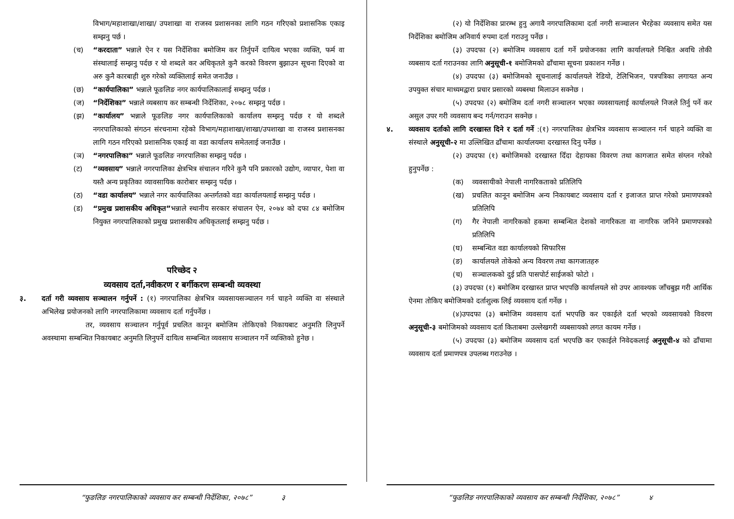विभाग/महाशाखा/शाखा/ उपशाखा वा राजस्व प्रशासनका लागि गठन गरिएको प्रशासनिक एकाइ सम्झनु पर्छ ।
(च) “करदाता” भन्नाले ऐन र यस निर्देशिका बमोजिम कर तिर्नुपर्ने दायित्व भएका व्यक्ति, फर्म वा संस्थालाई सम्झनु पर्दछ र यो शब्दले कर अधिकृतले कुनै करको विवरण बुझाउन सूचना दिएको वा अरु कुनै कारबाही शुरु गरेको व्यक्तिलाई समेत जनाउँछ ।
(छ) “कार्यपालिका” भन्नाले फूङलिङ नगर कार्यपालिकालाई सम्झनु पर्दछ ।
(ज) “निर्देशिका” भन्नाले व्यबसाय कर सम्बन्धी निर्देशिका, २०७८ सम्झनु पर्दछ ।
(झ) “कार्यालय” भन्नाले फूङलिङ नगर कार्यपालिकाको कार्यालय सम्झनु पर्दछ र यो शब्दले नगरपालिकाको संगठन संरचनामा रहेको विभाग/महाशाखा/शाखा/उपशाखा वा राजस्व प्रशासनका लागि गठन गरिएको प्रशासनिक एकाई वा वडा कार्यालय समेतलाई जनाउँछ ।
(ञ) “नगरपालिका” भन्नाले फूङलिङ नगरपालिका सम्झनु पर्दछ ।
(ट) “व्यवसाय” भन्नाले नगरपालिका क्षेत्रभित्र संचालन गरिने कुनै पनि प्रकारको उद्योग, व्यापार, पेशा वा यस्तै अन्य प्रकृतिका व्यावसायिक कारोबार सम्झनु पर्दछ ।
(ठ) “वडा कार्यालय” भन्नाले नगर कार्यपालिका अन्तर्गतको वडा कार्यालयलाई सम्झनु पर्दछ ।
(ड) “प्रमुख प्रशासकीय अधिकृत”भन्नाले स्थानीय सरकार संचालन ऐन, २०७४ को दफा ८४ बमोजिम नियुक्त नगरपालिकाको प्रमुख प्रशासकीय अधिकृतलाई सम्झनु पर्दछ ।
परिच्छेद २
व्यवसाय दर्ता,नवीकरण र बर्गीकरण सम्बन्धी व्यवस्था
३. दर्ता गरी व्यवसाय सञ्चालन गर्नुपर्ने : (१) नगरपालिका क्षेत्रभित्र व्यवसायसञ्चालन गर्न चाहने व्यक्ति वा संस्थाले अभिलेख प्रयोजनको लागि नगरपालिकामा व्यवसाय दर्ता गर्नुपर्नेछ ।
तर, व्यवसाय सञ्चालन गर्नुपूर्व प्रचलित कानून बमोजिम तोकिएको निकायबाट अनुमति लिनुपर्ने अवस्थामा सम्बन्धित निकायबाट अनुमति लिनुपर्ने दायित्व सम्बन्धित व्यवसाय सञ्चालन गर्ने व्यक्तिको हुनेछ ।
“फुङलिङ नगरपालिकाको व्यवसाय कर सम्बन्धी निर्देशिका, २०७८” ३
(२) यो निर्देशिका प्रारम्भ हुनु अगावै नगरपालिकामा दर्ता नगरी सञ्चालन भैरहेका व्यवसाय समेत यस निर्देशिका बमोजिम अनिवार्य रुपमा दर्ता गराउनु पर्नेछ ।
(३) उपदफा (२) बमोजिम व्यवसाय दर्ता गर्ने प्रयोजनका लागि कार्यालयले निश्चित अवधि तोकी व्यबसाय दर्ता गराउनका लागि अनुसूची-१ बमोजिमको ढाँचामा सूचना प्रकाशन गर्नेछ ।
(४) उपदफा (३) बमोजिमको सूचनालाई कार्यालयले रेडियो, टेलिभिजन, पत्रपत्रिका लगायत अन्य उपयुक्त संचार माध्यमद्वारा प्रचार प्रसारको व्यबस्था मिलाउन सक्नेछ ।
(५) उपदफा (२) बमोजिम दर्ता नगरी सञ्चालन भएका व्यवसायलाई कार्यालयले निजले तिर्नु पर्ने कर असुल उपर गरी व्यवसाय बन्द गर्न/गराउन सक्नेछ ।
४. व्यवसाय दर्ताको लागि दरखास्त दिने र दर्ता गर्ने :(१) नगरपालिका क्षेत्रभित्र व्यवसाय सञ्चालन गर्न चाहने व्यक्ति वा संस्थाले अनुसूची-२ मा उल्लिखित ढाँचामा कार्यालयमा दरखास्त दिनु पर्नेछ ।
(२) उपदफा (१) बमोजिमको दरखास्त दिँदा देहायका विवरण तथा कागजात समेत संग्लन गरेको हुनुपर्नेछ :
(क) व्यवसायीको नेपाली नागरिकताको प्रतिलिपि
(ख) प्रचलित कानून बमोजिम अन्य निकायबाट व्यवसाय दर्ता र इजाजत प्राप्त गरेको प्रमाणपत्रको प्रतिलिपि
(ग) गैर नेपाली नागरिकको हकमा सम्बन्धित देशको नागरिकता वा नागरिक जनिने प्रमाणपत्रको प्रतिलिपि
(घ) सम्बन्धित वडा कार्यालयको सिफारिस
(ङ) कार्यालयले तोकेको अन्य विवरण तथा कागजातहरु
(च) सञ्चालकको दुई प्रति पासपोर्ट साईजको फोटो ।
(३) उपदफा (१) बमोजिम दरखास्त प्राप्त भएपछि कार्यालयले सो उपर आवश्यक जाँचबुझ गरी आर्थिक ऐनमा तोकिए बमोजिमको दर्ताशुल्क लिई व्यवसाय दर्ता गर्नेछ ।
(४)उपदफा (३) बमोजिम व्यवसाय दर्ता भएपछि कर एकाईले दर्ता भएको व्यवसायको विवरण अनुसूची-३ बमोजिमको व्यवसाय दर्ता किताबमा उल्लेखगरी व्यबसायको लगत कायम गर्नेछ ।
(५) उपदफा (३) बमोजिम व्यवसाय दर्ता भएपछि कर एकाईले निवेदकलाई अनुसूची-४ को ढाँचामा व्यवसाय दर्ता प्रमाणपत्र उपलब्ध गराउनेछ ।
“फुङलिङ नगरपालिकाको व्यवसाय कर सम्बन्धी निर्देशिका, २०७८” ४